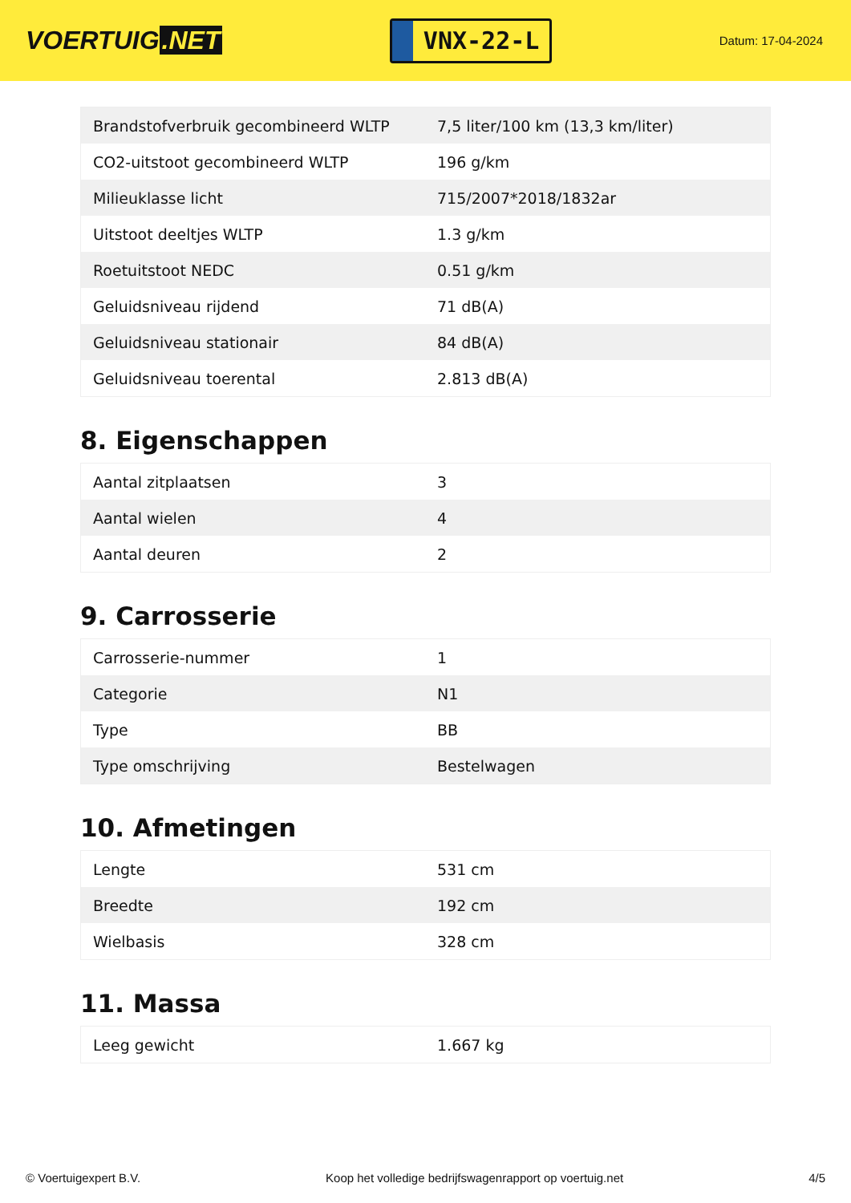VOERTUIG.NET
VNX-22-L
Datum: 17-04-2024
| Brandstofverbruik gecombineerd WLTP | 7,5 liter/100 km (13,3 km/liter) |
| CO2-uitstoot gecombineerd WLTP | 196 g/km |
| Milieuklasse licht | 715/2007*2018/1832ar |
| Uitstoot deeltjes WLTP | 1.3 g/km |
| Roetuitstoot NEDC | 0.51 g/km |
| Geluidsniveau rijdend | 71 dB(A) |
| Geluidsniveau stationair | 84 dB(A) |
| Geluidsniveau toerental | 2.813 dB(A) |
8. Eigenschappen
| Aantal zitplaatsen | 3 |
| Aantal wielen | 4 |
| Aantal deuren | 2 |
9. Carrosserie
| Carrosserie-nummer | 1 |
| Categorie | N1 |
| Type | BB |
| Type omschrijving | Bestelwagen |
10. Afmetingen
| Lengte | 531 cm |
| Breedte | 192 cm |
| Wielbasis | 328 cm |
11. Massa
| Leeg gewicht | 1.667 kg |
© Voertuigexpert B.V. Koop het volledige bedrijfswagenrapport op voertuig.net 4/5